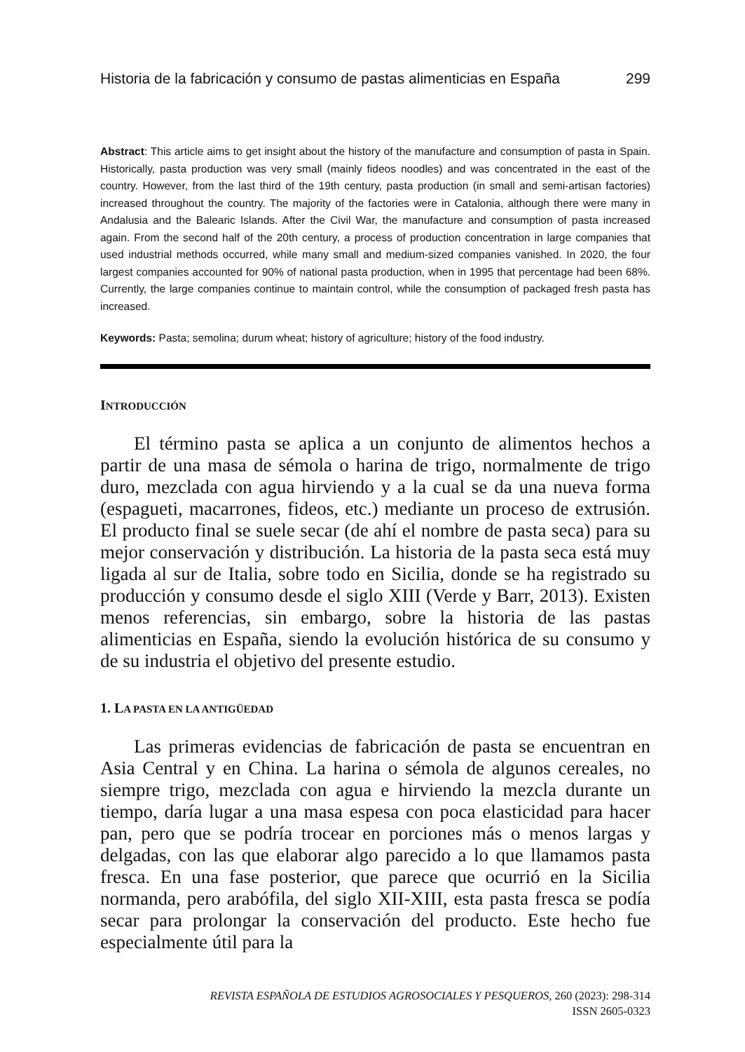Historia de la fabricación y consumo de pastas alimenticias en España 299
Abstract: This article aims to get insight about the history of the manufacture and consumption of pasta in Spain. Historically, pasta production was very small (mainly fideos noodles) and was concentrated in the east of the country. However, from the last third of the 19th century, pasta production (in small and semi-artisan factories) increased throughout the country. The majority of the factories were in Catalonia, although there were many in Andalusia and the Balearic Islands. After the Civil War, the manufacture and consumption of pasta increased again. From the second half of the 20th century, a process of production concentration in large companies that used industrial methods occurred, while many small and medium-sized companies vanished. In 2020, the four largest companies accounted for 90% of national pasta production, when in 1995 that percentage had been 68%. Currently, the large companies continue to maintain control, while the consumption of packaged fresh pasta has increased.
Keywords: Pasta; semolina; durum wheat; history of agriculture; history of the food industry.
INTRODUCCIÓN
El término pasta se aplica a un conjunto de alimentos hechos a partir de una masa de sémola o harina de trigo, normalmente de trigo duro, mezclada con agua hirviendo y a la cual se da una nueva forma (espagueti, macarrones, fideos, etc.) mediante un proceso de extrusión. El producto final se suele secar (de ahí el nombre de pasta seca) para su mejor conservación y distribución. La historia de la pasta seca está muy ligada al sur de Italia, sobre todo en Sicilia, donde se ha registrado su producción y consumo desde el siglo XIII (Verde y Barr, 2013). Existen menos referencias, sin embargo, sobre la historia de las pastas alimenticias en España, siendo la evolución histórica de su consumo y de su industria el objetivo del presente estudio.
1. LA PASTA EN LA ANTIGÜEDAD
Las primeras evidencias de fabricación de pasta se encuentran en Asia Central y en China. La harina o sémola de algunos cereales, no siempre trigo, mezclada con agua e hirviendo la mezcla durante un tiempo, daría lugar a una masa espesa con poca elasticidad para hacer pan, pero que se podría trocear en porciones más o menos largas y delgadas, con las que elaborar algo parecido a lo que llamamos pasta fresca. En una fase posterior, que parece que ocurrió en la Sicilia normanda, pero arabófila, del siglo XII-XIII, esta pasta fresca se podía secar para prolongar la conservación del producto. Este hecho fue especialmente útil para la
REVISTA ESPAÑOLA DE ESTUDIOS AGROSOCIALES Y PESQUEROS, 260 (2023): 298-314
ISSN 2605-0323